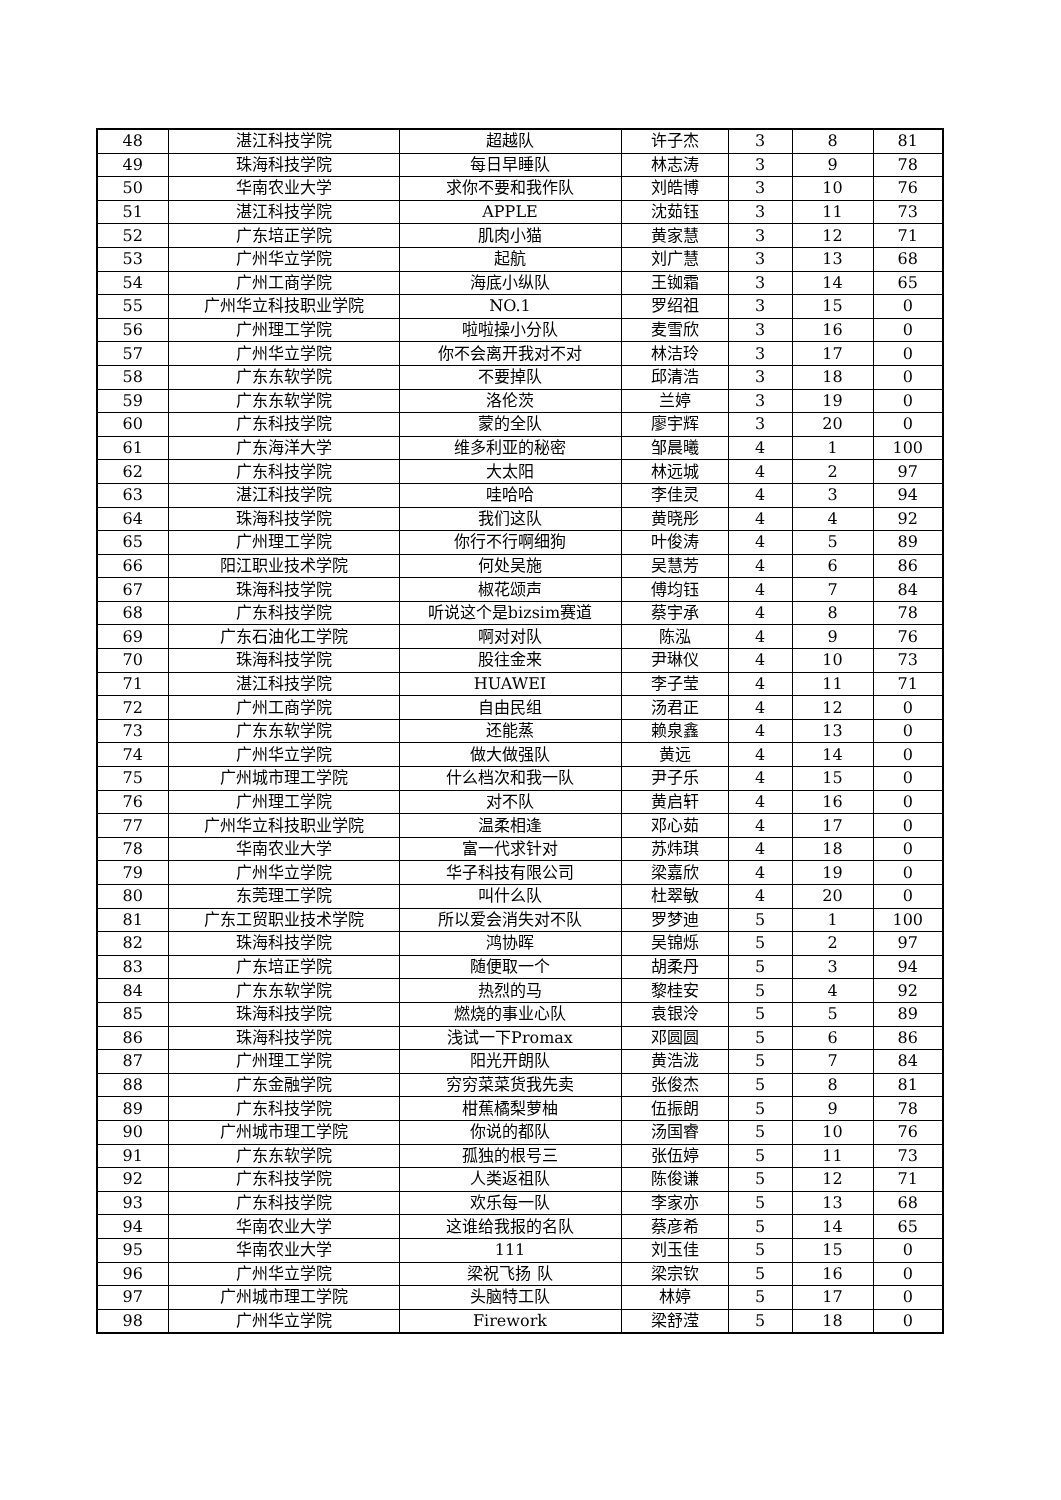| 48 | 湛江科技学院 | 超越队 | 许子杰 | 3 | 8 | 81 |
| 49 | 珠海科技学院 | 每日早睡队 | 林志涛 | 3 | 9 | 78 |
| 50 | 华南农业大学 | 求你不要和我作队 | 刘皓博 | 3 | 10 | 76 |
| 51 | 湛江科技学院 | APPLE | 沈茹钰 | 3 | 11 | 73 |
| 52 | 广东培正学院 | 肌肉小猫 | 黄家慧 | 3 | 12 | 71 |
| 53 | 广州华立学院 | 起航 | 刘广慧 | 3 | 13 | 68 |
| 54 | 广州工商学院 | 海底小纵队 | 王铷霜 | 3 | 14 | 65 |
| 55 | 广州华立科技职业学院 | NO.1 | 罗绍祖 | 3 | 15 | 0 |
| 56 | 广州理工学院 | 啦啦操小分队 | 麦雪欣 | 3 | 16 | 0 |
| 57 | 广州华立学院 | 你不会离开我对不对 | 林洁玲 | 3 | 17 | 0 |
| 58 | 广东东软学院 | 不要掉队 | 邱清浩 | 3 | 18 | 0 |
| 59 | 广东东软学院 | 洛伦茨 | 兰婷 | 3 | 19 | 0 |
| 60 | 广东科技学院 | 蒙的全队 | 廖宇辉 | 3 | 20 | 0 |
| 61 | 广东海洋大学 | 维多利亚的秘密 | 邹晨曦 | 4 | 1 | 100 |
| 62 | 广东科技学院 | 大太阳 | 林远城 | 4 | 2 | 97 |
| 63 | 湛江科技学院 | 哇哈哈 | 李佳灵 | 4 | 3 | 94 |
| 64 | 珠海科技学院 | 我们这队 | 黄晓彤 | 4 | 4 | 92 |
| 65 | 广州理工学院 | 你行不行啊细狗 | 叶俊涛 | 4 | 5 | 89 |
| 66 | 阳江职业技术学院 | 何处吴施 | 吴慧芳 | 4 | 6 | 86 |
| 67 | 珠海科技学院 | 椒花颂声 | 傅均钰 | 4 | 7 | 84 |
| 68 | 广东科技学院 | 听说这个是bizsim赛道 | 蔡宇承 | 4 | 8 | 78 |
| 69 | 广东石油化工学院 | 啊对对队 | 陈泓 | 4 | 9 | 76 |
| 70 | 珠海科技学院 | 股往金来 | 尹琳仪 | 4 | 10 | 73 |
| 71 | 湛江科技学院 | HUAWEI | 李子莹 | 4 | 11 | 71 |
| 72 | 广州工商学院 | 自由民组 | 汤君正 | 4 | 12 | 0 |
| 73 | 广东东软学院 | 还能蒸 | 赖泉鑫 | 4 | 13 | 0 |
| 74 | 广州华立学院 | 做大做强队 | 黄远 | 4 | 14 | 0 |
| 75 | 广州城市理工学院 | 什么档次和我一队 | 尹子乐 | 4 | 15 | 0 |
| 76 | 广州理工学院 | 对不队 | 黄启轩 | 4 | 16 | 0 |
| 77 | 广州华立科技职业学院 | 温柔相逢 | 邓心茹 | 4 | 17 | 0 |
| 78 | 华南农业大学 | 富一代求针对 | 苏炜琪 | 4 | 18 | 0 |
| 79 | 广州华立学院 | 华子科技有限公司 | 梁嘉欣 | 4 | 19 | 0 |
| 80 | 东莞理工学院 | 叫什么队 | 杜翠敏 | 4 | 20 | 0 |
| 81 | 广东工贸职业技术学院 | 所以爱会消失对不队 | 罗梦迪 | 5 | 1 | 100 |
| 82 | 珠海科技学院 | 鸿协晖 | 吴锦烁 | 5 | 2 | 97 |
| 83 | 广东培正学院 | 随便取一个 | 胡柔丹 | 5 | 3 | 94 |
| 84 | 广东东软学院 | 热烈的马 | 黎桂安 | 5 | 4 | 92 |
| 85 | 珠海科技学院 | 燃烧的事业心队 | 袁银泠 | 5 | 5 | 89 |
| 86 | 珠海科技学院 | 浅试一下Promax | 邓圆圆 | 5 | 6 | 86 |
| 87 | 广州理工学院 | 阳光开朗队 | 黄浩泷 | 5 | 7 | 84 |
| 88 | 广东金融学院 | 穷穷菜菜货我先卖 | 张俊杰 | 5 | 8 | 81 |
| 89 | 广东科技学院 | 柑蕉橘梨萝柚 | 伍振朗 | 5 | 9 | 78 |
| 90 | 广州城市理工学院 | 你说的都队 | 汤国睿 | 5 | 10 | 76 |
| 91 | 广东东软学院 | 孤独的根号三 | 张伍婷 | 5 | 11 | 73 |
| 92 | 广东科技学院 | 人类返祖队 | 陈俊谦 | 5 | 12 | 71 |
| 93 | 广东科技学院 | 欢乐每一队 | 李家亦 | 5 | 13 | 68 |
| 94 | 华南农业大学 | 这谁给我报的名队 | 蔡彦希 | 5 | 14 | 65 |
| 95 | 华南农业大学 | 111 | 刘玉佳 | 5 | 15 | 0 |
| 96 | 广州华立学院 | 梁祝飞扬 队 | 梁宗钦 | 5 | 16 | 0 |
| 97 | 广州城市理工学院 | 头脑特工队 | 林婷 | 5 | 17 | 0 |
| 98 | 广州华立学院 | Firework | 梁舒滢 | 5 | 18 | 0 |